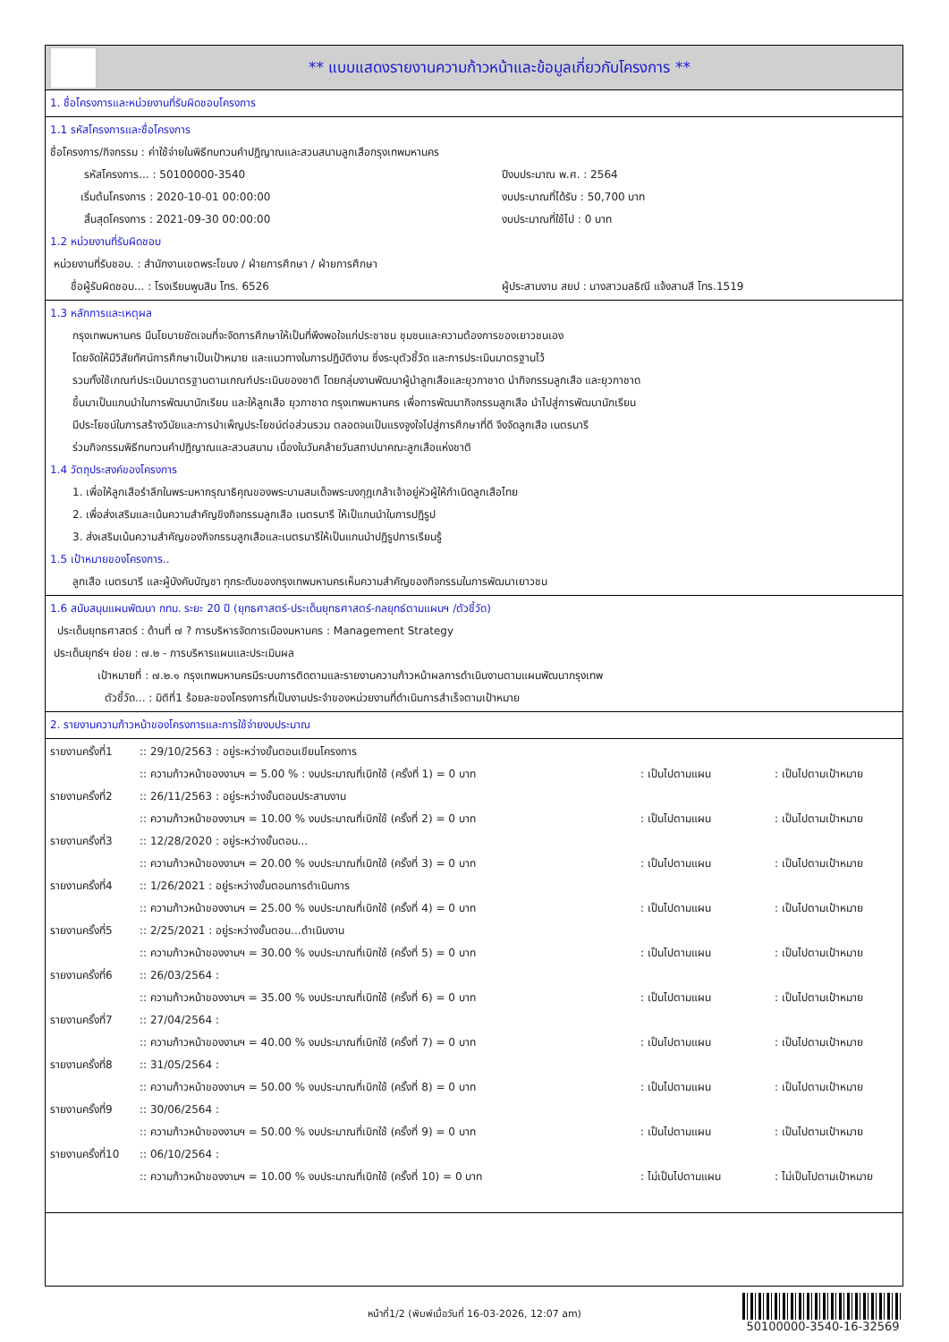** แบบแสดงรายงานความก้าวหน้าและข้อมูลเกี่ยวกับโครงการ **
1. ชื่อโครงการและหน่วยงานที่รับผิดชอบโครงการ
1.1 รหัสโครงการและชื่อโครงการ
ชื่อโครงการ/กิจกรรม : ค่าใช้จ่ายในพิธีทบทวนคำปฏิญาณและสวนสนามลูกเสือกรุงเทพมหานคร
รหัสโครงการ... : 50100000-3540 ปีงบประมาณ พ.ศ. : 2564
เริ่มต้นโครงการ : 2020-10-01 00:00:00 งบประมาณที่ได้รับ : 50,700 บาท
สิ้นสุดโครงการ : 2021-09-30 00:00:00 งบประมาณที่ใช้ไป : 0 บาท
1.2 หน่วยงานที่รับผิดชอบ
หน่วยงานที่รับชอบ. : สำนักงานเขตพระโขนง / ฝ่ายการศึกษา / ฝ่ายการศึกษา
ชื่อผู้รับผิดชอบ... : โรงเรียนพูนสิน โทร. 6526 ผู้ประสานงาน สยป : นางสาวมลธิณี แจ้งสามสี โทร.1519
1.3 หลักการและเหตุผล
กรุงเทพมหานคร มีนโยบายชัดเจนที่จะจัดการศึกษาให้เป็นที่พึงพอใจแก่ประชาชน ชุมชนและความต้องการของเยาวชนเอง
โดยจัดให้มีวิสัยทัศน์การศึกษาเป็นเป้าหมาย และแนวทางในการปฏิบัติงาน ซึ่งระบุตัวชี้วัด และการประเมินมาตรฐานไว้
รวมทั้งใช้เกณฑ์ประเมินมาตรฐานตามเกณฑ์ประเมินของชาติ โดยกลุ่มงานพัฒนาผู้นำลูกเสือและยุวกาชาด นำกิจกรรมลูกเสือ และยุวกาชาด
ขึ้นมาเป็นแกนนำในการพัฒนานักเรียน และให้ลูกเสือ ยุวกาชาด กรุงเทพมหานคร เพื่อการพัฒนากิจกรรมลูกเสือ นำไปสู่การพัฒนานักเรียน
มีประโยชน์ในการสร้างวินัยและการบำเพ็ญประโยชน์ต่อส่วนรวม ตลอดจนเป็นแรงจูงใจไปสู่การศึกษาที่ดี จึงจัดลูกเสือ เนตรนารี
ร่วมกิจกรรมพิธีทบทวนคำปฏิญาณและสวนสนาม เนื่องในวันคล้ายวันสถาปนาคณะลูกเสือแห่งชาติ
1.4 วัตถุประสงค์ของโครงการ
1. เพื่อให้ลูกเสือรำลึกในพระมหากรุณาธิคุณของพระบามสมเด็จพระมงกุฎเกล้าเจ้าอยู่หัวผู้ให้กำเนิดลูกเสือไทย
2. เพื่อส่งเสริมและเน้นความสำคัญขิงกิจกรรมลูกเสือ เนตรนารี ให้เป็แกนนำในการปฏิรูป
3. ส่งเสริมเน้นความสำคัญของกิจกรรมลูกเสือและเนตรนารีให้เป็นแกนนำปฏิรูปการเรียนรู้
1.5 เป้าหมายของโครงการ..
ลูกเสือ เนตรนารี และผู้บังคับบัญชา ทุกระดับของกรุงเทพมหานครเห็นความสำคัญของกิจกรรมในการพัฒนาเยาวชน
1.6 สนับสนุนแผนพัฒนา กทม. ระยะ 20 ปี (ยุทธศาสตร์-ประเด็นยุทธศาสตร์-กลยุทธ์ตามแผนฯ /ตัวชี้วัด)
ประเด็นยุทธศาสตร์ : ด้านที่ ๗ ? การบริหารจัดการเมืองมหานคร : Management Strategy
ประเด็นยุทธ์ฯ ย่อย : ๗.๒ - การบริหารแผนและประเมินผล
เป้าหมายที่ : ๗.๒.๑ กรุงเทพมหานครมีระบบการติดตามและรายงานความก้าวหน้าผลการดำเนินงานตามแผนพัฒนากรุงเทพ
ตัวชี้วัด... : มิติที่1 ร้อยละของโครงการที่เป็นงานประจำของหน่วยงานที่ดำเนินการสำเร็จตามเป้าหมาย
2. รายงานความก้าวหน้าของโครงการและการใช้จ่ายงบประมาณ
| รายงานครั้งที่1 | :: 29/10/2563 : อยู่ระหว่างขั้นตอนเขียนโครงการ | | |
| | :: ความก้าวหน้าของงานฯ = 5.00 % : งบประมาณที่เบิกใช้ (ครั้งที่ 1) = 0 บาท | : เป็นไปตามแผน | : เป็นไปตามเป้าหมาย |
| รายงานครั้งที่2 | :: 26/11/2563 : อยู่ระหว่างขั้นตอนประสานงาน | | |
| | :: ความก้าวหน้าของงานฯ = 10.00 % งบประมาณที่เบิกใช้ (ครั้งที่ 2) = 0 บาท | : เป็นไปตามแผน | : เป็นไปตามเป้าหมาย |
| รายงานครั้งที่3 | :: 12/28/2020 : อยู่ระหว่างขั้นตอน... | | |
| | :: ความก้าวหน้าของงานฯ = 20.00 % งบประมาณที่เบิกใช้ (ครั้งที่ 3) = 0 บาท | : เป็นไปตามแผน | : เป็นไปตามเป้าหมาย |
| รายงานครั้งที่4 | :: 1/26/2021 : อยู่ระหว่างขั้นตอนการดำเนินการ | | |
| | :: ความก้าวหน้าของงานฯ = 25.00 % งบประมาณที่เบิกใช้ (ครั้งที่ 4) = 0 บาท | : เป็นไปตามแผน | : เป็นไปตามเป้าหมาย |
| รายงานครั้งที่5 | :: 2/25/2021 : อยู่ระหว่างขั้นตอน...ดำเนินงาน | | |
| | :: ความก้าวหน้าของงานฯ = 30.00 % งบประมาณที่เบิกใช้ (ครั้งที่ 5) = 0 บาท | : เป็นไปตามแผน | : เป็นไปตามเป้าหมาย |
| รายงานครั้งที่6 | :: 26/03/2564 : | | |
| | :: ความก้าวหน้าของงานฯ = 35.00 % งบประมาณที่เบิกใช้ (ครั้งที่ 6) = 0 บาท | : เป็นไปตามแผน | : เป็นไปตามเป้าหมาย |
| รายงานครั้งที่7 | :: 27/04/2564 : | | |
| | :: ความก้าวหน้าของงานฯ = 40.00 % งบประมาณที่เบิกใช้ (ครั้งที่ 7) = 0 บาท | : เป็นไปตามแผน | : เป็นไปตามเป้าหมาย |
| รายงานครั้งที่8 | :: 31/05/2564 : | | |
| | :: ความก้าวหน้าของงานฯ = 50.00 % งบประมาณที่เบิกใช้ (ครั้งที่ 8) = 0 บาท | : เป็นไปตามแผน | : เป็นไปตามเป้าหมาย |
| รายงานครั้งที่9 | :: 30/06/2564 : | | |
| | :: ความก้าวหน้าของงานฯ = 50.00 % งบประมาณที่เบิกใช้ (ครั้งที่ 9) = 0 บาท | : เป็นไปตามแผน | : เป็นไปตามเป้าหมาย |
| รายงานครั้งที่10 | :: 06/10/2564 : | | |
| | :: ความก้าวหน้าของงานฯ = 10.00 % งบประมาณที่เบิกใช้ (ครั้งที่ 10) = 0 บาท | : ไม่เป็นไปตามแผน | : ไม่เป็นไปตามเป้าหมาย |
หน้าที่1/2 (พิมพ์เมื่อวันที่ 16-03-2026, 12:07 am)
50100000-3540-16-32569